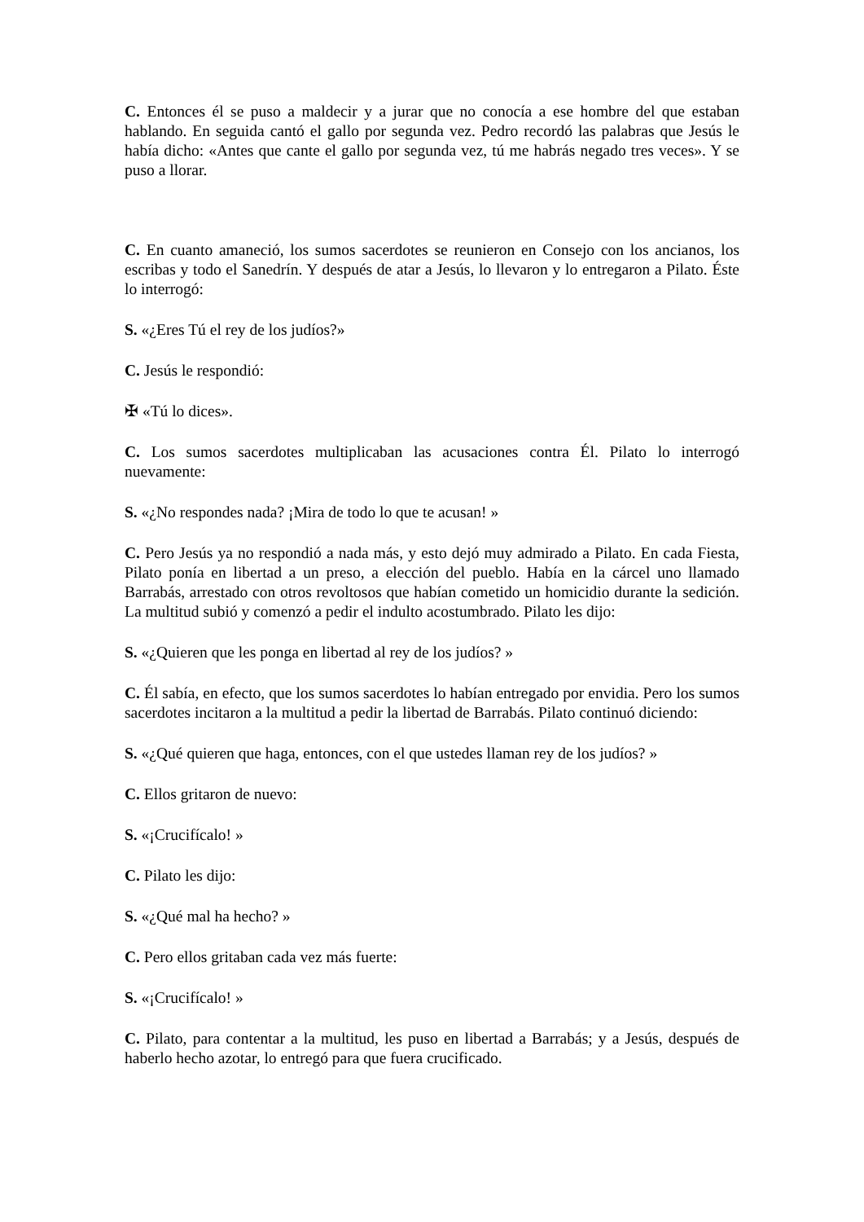C. Entonces él se puso a maldecir y a jurar que no conocía a ese hombre del que estaban hablando. En seguida cantó el gallo por segunda vez. Pedro recordó las palabras que Jesús le había dicho: «Antes que cante el gallo por segunda vez, tú me habrás negado tres veces». Y se puso a llorar.
C. En cuanto amaneció, los sumos sacerdotes se reunieron en Consejo con los ancianos, los escribas y todo el Sanedrín. Y después de atar a Jesús, lo llevaron y lo entregaron a Pilato. Éste lo interrogó:
S. «¿Eres Tú el rey de los judíos?»
C. Jesús le respondió:
✠ «Tú lo dices».
C. Los sumos sacerdotes multiplicaban las acusaciones contra Él. Pilato lo interrogó nuevamente:
S. «¿No respondes nada? ¡Mira de todo lo que te acusan! »
C. Pero Jesús ya no respondió a nada más, y esto dejó muy admirado a Pilato. En cada Fiesta, Pilato ponía en libertad a un preso, a elección del pueblo. Había en la cárcel uno llamado Barrabás, arrestado con otros revoltosos que habían cometido un homicidio durante la sedición. La multitud subió y comenzó a pedir el indulto acostumbrado. Pilato les dijo:
S. «¿Quieren que les ponga en libertad al rey de los judíos? »
C. Él sabía, en efecto, que los sumos sacerdotes lo habían entregado por envidia. Pero los sumos sacerdotes incitaron a la multitud a pedir la libertad de Barrabás. Pilato continuó diciendo:
S. «¿Qué quieren que haga, entonces, con el que ustedes llaman rey de los judíos? »
C. Ellos gritaron de nuevo:
S. «¡Crucifícalo! »
C. Pilato les dijo:
S. «¿Qué mal ha hecho? »
C. Pero ellos gritaban cada vez más fuerte:
S. «¡Crucifícalo! »
C. Pilato, para contentar a la multitud, les puso en libertad a Barrabás; y a Jesús, después de haberlo hecho azotar, lo entregó para que fuera crucificado.